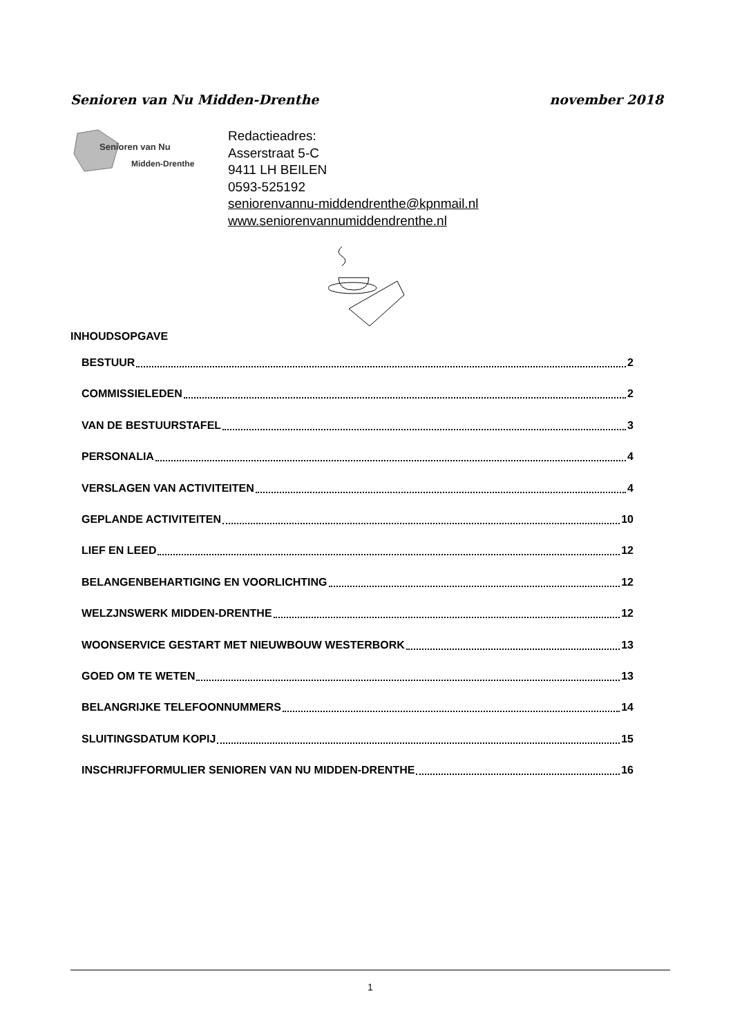Senioren van Nu Midden-Drenthe november 2018
Senioren van Nu
Midden-Drenthe
Redactieadres:
Asserstraat 5-C
9411 LH BEILEN
0593-525192
seniorenvannu-middendrenthe@kpnmail.nl
www.seniorenvannumiddendrenthe.nl
INHOUDSOPGAVE
BESTUUR 2
COMMISSIELEDEN 2
VAN DE BESTUURSTAFEL 3
PERSONALIA 4
VERSLAGEN VAN ACTIVITEITEN 4
GEPLANDE ACTIVITEITEN 10
LIEF EN LEED 12
BELANGENBEHARTIGING EN VOORLICHTING 12
WELZJNSWERK MIDDEN-DRENTHE 12
WOONSERVICE GESTART MET NIEUWBOUW WESTERBORK 13
GOED OM TE WETEN 13
BELANGRIJKE TELEFOONNUMMERS 14
SLUITINGSDATUM KOPIJ 15
INSCHRIJFFORMULIER SENIOREN VAN NU MIDDEN-DRENTHE 16
1